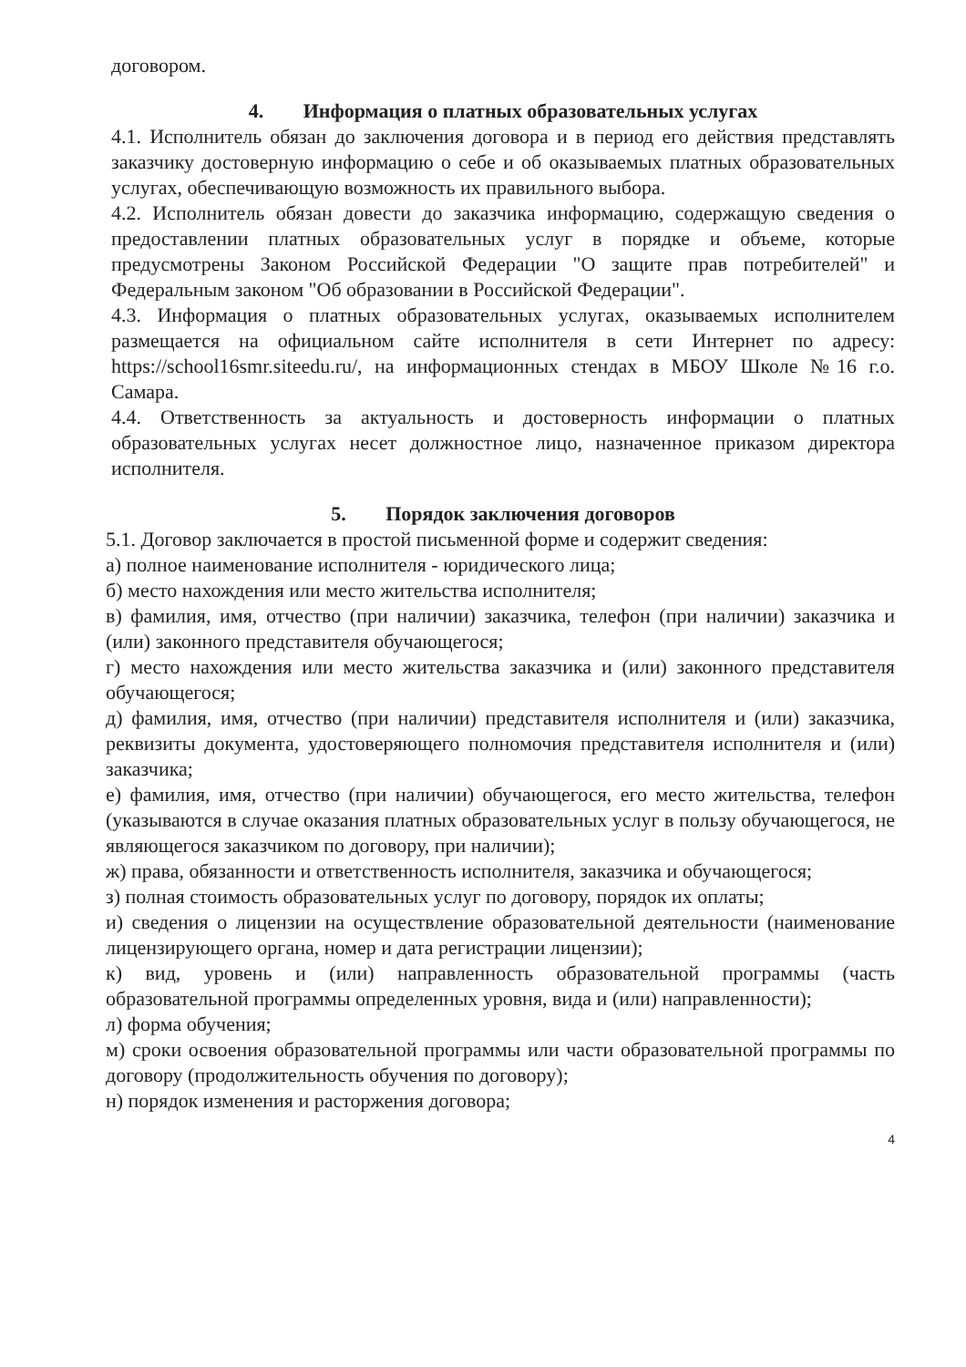договором.
4. Информация о платных образовательных услугах
4.1. Исполнитель обязан до заключения договора и в период его действия представлять заказчику достоверную информацию о себе и об оказываемых платных образовательных услугах, обеспечивающую возможность их правильного выбора.
4.2. Исполнитель обязан довести до заказчика информацию, содержащую сведения о предоставлении платных образовательных услуг в порядке и объеме, которые предусмотрены Законом Российской Федерации "О защите прав потребителей" и Федеральным законом "Об образовании в Российской Федерации".
4.3. Информация о платных образовательных услугах, оказываемых исполнителем размещается на официальном сайте исполнителя в сети Интернет по адресу: https://school16smr.siteedu.ru/, на информационных стендах в МБОУ Школе №16 г.о. Самара.
4.4. Ответственность за актуальность и достоверность информации о платных образовательных услугах несет должностное лицо, назначенное приказом директора исполнителя.
5. Порядок заключения договоров
5.1. Договор заключается в простой письменной форме и содержит сведения:
а) полное наименование исполнителя - юридического лица;
б) место нахождения или место жительства исполнителя;
в) фамилия, имя, отчество (при наличии) заказчика, телефон (при наличии) заказчика и (или) законного представителя обучающегося;
г) место нахождения или место жительства заказчика и (или) законного представителя обучающегося;
д) фамилия, имя, отчество (при наличии) представителя исполнителя и (или) заказчика, реквизиты документа, удостоверяющего полномочия представителя исполнителя и (или) заказчика;
е) фамилия, имя, отчество (при наличии) обучающегося, его место жительства, телефон (указываются в случае оказания платных образовательных услуг в пользу обучающегося, не являющегося заказчиком по договору, при наличии);
ж) права, обязанности и ответственность исполнителя, заказчика и обучающегося;
з) полная стоимость образовательных услуг по договору, порядок их оплаты;
и) сведения о лицензии на осуществление образовательной деятельности (наименование лицензирующего органа, номер и дата регистрации лицензии);
к) вид, уровень и (или) направленность образовательной программы (часть образовательной программы определенных уровня, вида и (или) направленности);
л) форма обучения;
м) сроки освоения образовательной программы или части образовательной программы по договору (продолжительность обучения по договору);
н) порядок изменения и расторжения договора;
4